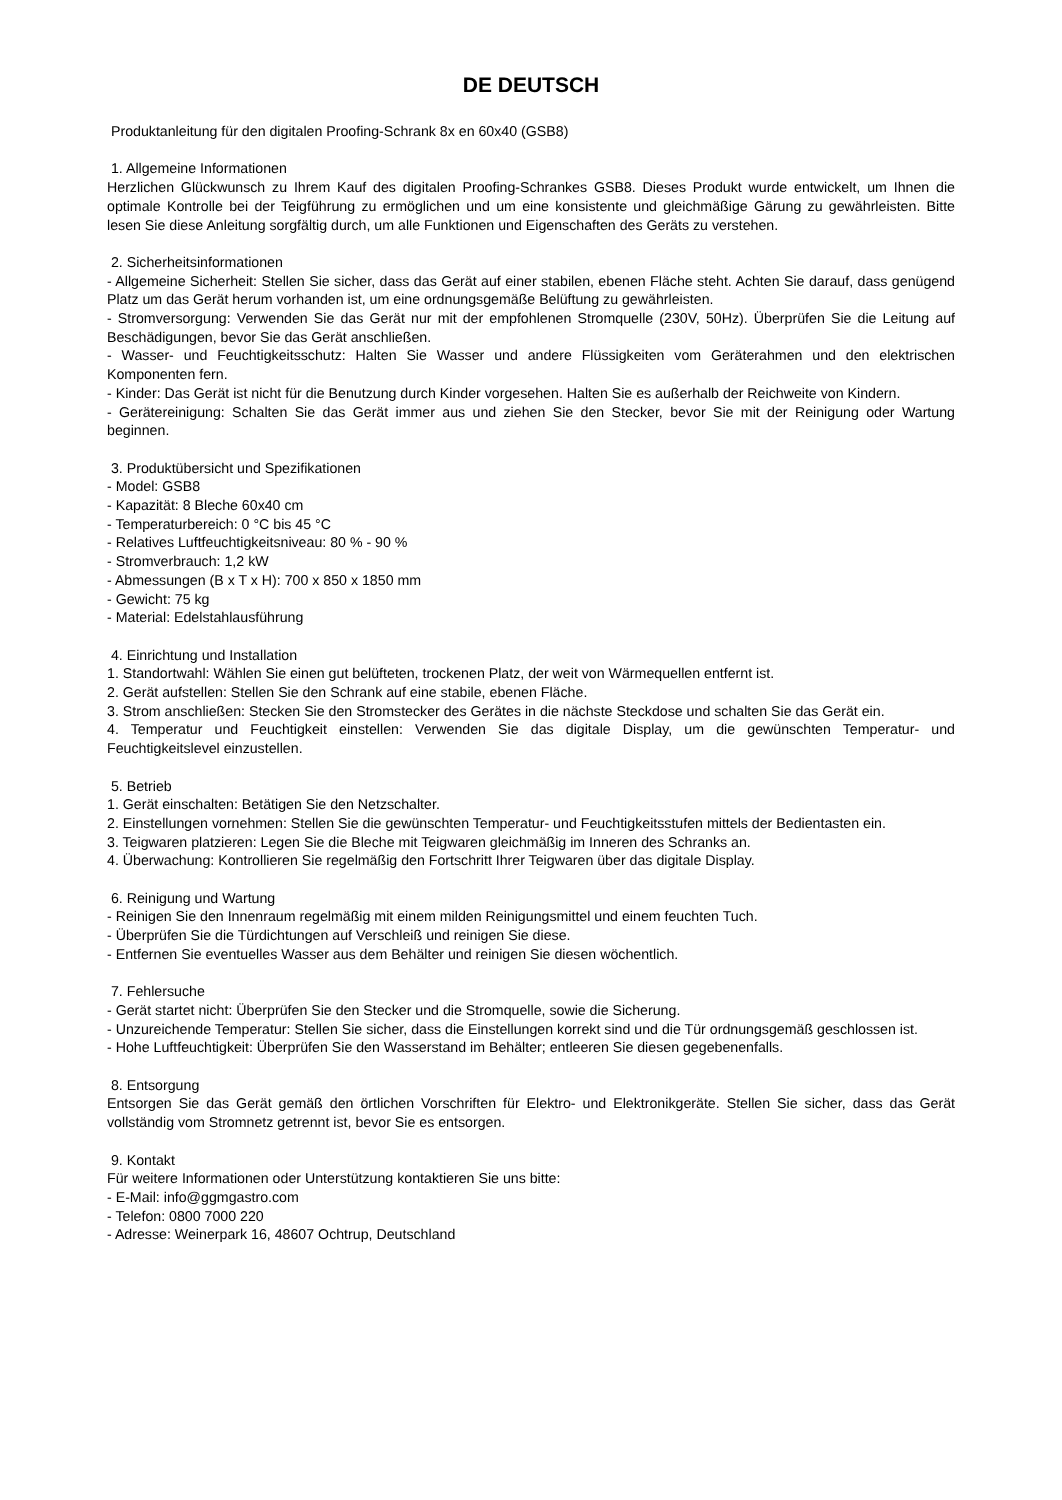DE DEUTSCH
Produktanleitung für den digitalen Proofing-Schrank 8x en 60x40 (GSB8)
1. Allgemeine Informationen
Herzlichen Glückwunsch zu Ihrem Kauf des digitalen Proofing-Schrankes GSB8. Dieses Produkt wurde entwickelt, um Ihnen die optimale Kontrolle bei der Teigführung zu ermöglichen und um eine konsistente und gleichmäßige Gärung zu gewährleisten. Bitte lesen Sie diese Anleitung sorgfältig durch, um alle Funktionen und Eigenschaften des Geräts zu verstehen.
2. Sicherheitsinformationen
- Allgemeine Sicherheit: Stellen Sie sicher, dass das Gerät auf einer stabilen, ebenen Fläche steht. Achten Sie darauf, dass genügend Platz um das Gerät herum vorhanden ist, um eine ordnungsgemäße Belüftung zu gewährleisten.
- Stromversorgung: Verwenden Sie das Gerät nur mit der empfohlenen Stromquelle (230V, 50Hz). Überprüfen Sie die Leitung auf Beschädigungen, bevor Sie das Gerät anschließen.
- Wasser- und Feuchtigkeitsschutz: Halten Sie Wasser und andere Flüssigkeiten vom Geräterahmen und den elektrischen Komponenten fern.
- Kinder: Das Gerät ist nicht für die Benutzung durch Kinder vorgesehen. Halten Sie es außerhalb der Reichweite von Kindern.
- Gerätereinigung: Schalten Sie das Gerät immer aus und ziehen Sie den Stecker, bevor Sie mit der Reinigung oder Wartung beginnen.
3. Produktübersicht und Spezifikationen
- Model: GSB8
- Kapazität: 8 Bleche 60x40 cm
- Temperaturbereich: 0 °C bis 45 °C
- Relatives Luftfeuchtigkeitsniveau: 80 % - 90 %
- Stromverbrauch: 1,2 kW
- Abmessungen (B x T x H): 700 x 850 x 1850 mm
- Gewicht: 75 kg
- Material: Edelstahlausführung
4. Einrichtung und Installation
1. Standortwahl: Wählen Sie einen gut belüfteten, trockenen Platz, der weit von Wärmequellen entfernt ist.
2. Gerät aufstellen: Stellen Sie den Schrank auf eine stabile, ebenen Fläche.
3. Strom anschließen: Stecken Sie den Stromstecker des Gerätes in die nächste Steckdose und schalten Sie das Gerät ein.
4. Temperatur und Feuchtigkeit einstellen: Verwenden Sie das digitale Display, um die gewünschten Temperatur- und Feuchtigkeitslevel einzustellen.
5. Betrieb
1. Gerät einschalten: Betätigen Sie den Netzschalter.
2. Einstellungen vornehmen: Stellen Sie die gewünschten Temperatur- und Feuchtigkeitsstufen mittels der Bedientasten ein.
3. Teigwaren platzieren: Legen Sie die Bleche mit Teigwaren gleichmäßig im Inneren des Schranks an.
4. Überwachung: Kontrollieren Sie regelmäßig den Fortschritt Ihrer Teigwaren über das digitale Display.
6. Reinigung und Wartung
- Reinigen Sie den Innenraum regelmäßig mit einem milden Reinigungsmittel und einem feuchten Tuch.
- Überprüfen Sie die Türdichtungen auf Verschleiß und reinigen Sie diese.
- Entfernen Sie eventuelles Wasser aus dem Behälter und reinigen Sie diesen wöchentlich.
7. Fehlersuche
- Gerät startet nicht: Überprüfen Sie den Stecker und die Stromquelle, sowie die Sicherung.
- Unzureichende Temperatur: Stellen Sie sicher, dass die Einstellungen korrekt sind und die Tür ordnungsgemäß geschlossen ist.
- Hohe Luftfeuchtigkeit: Überprüfen Sie den Wasserstand im Behälter; entleeren Sie diesen gegebenenfalls.
8. Entsorgung
Entsorgen Sie das Gerät gemäß den örtlichen Vorschriften für Elektro- und Elektronikgeräte. Stellen Sie sicher, dass das Gerät vollständig vom Stromnetz getrennt ist, bevor Sie es entsorgen.
9. Kontakt
Für weitere Informationen oder Unterstützung kontaktieren Sie uns bitte:
- E-Mail: info@ggmgastro.com
- Telefon: 0800 7000 220
- Adresse: Weinerpark 16, 48607 Ochtrup, Deutschland